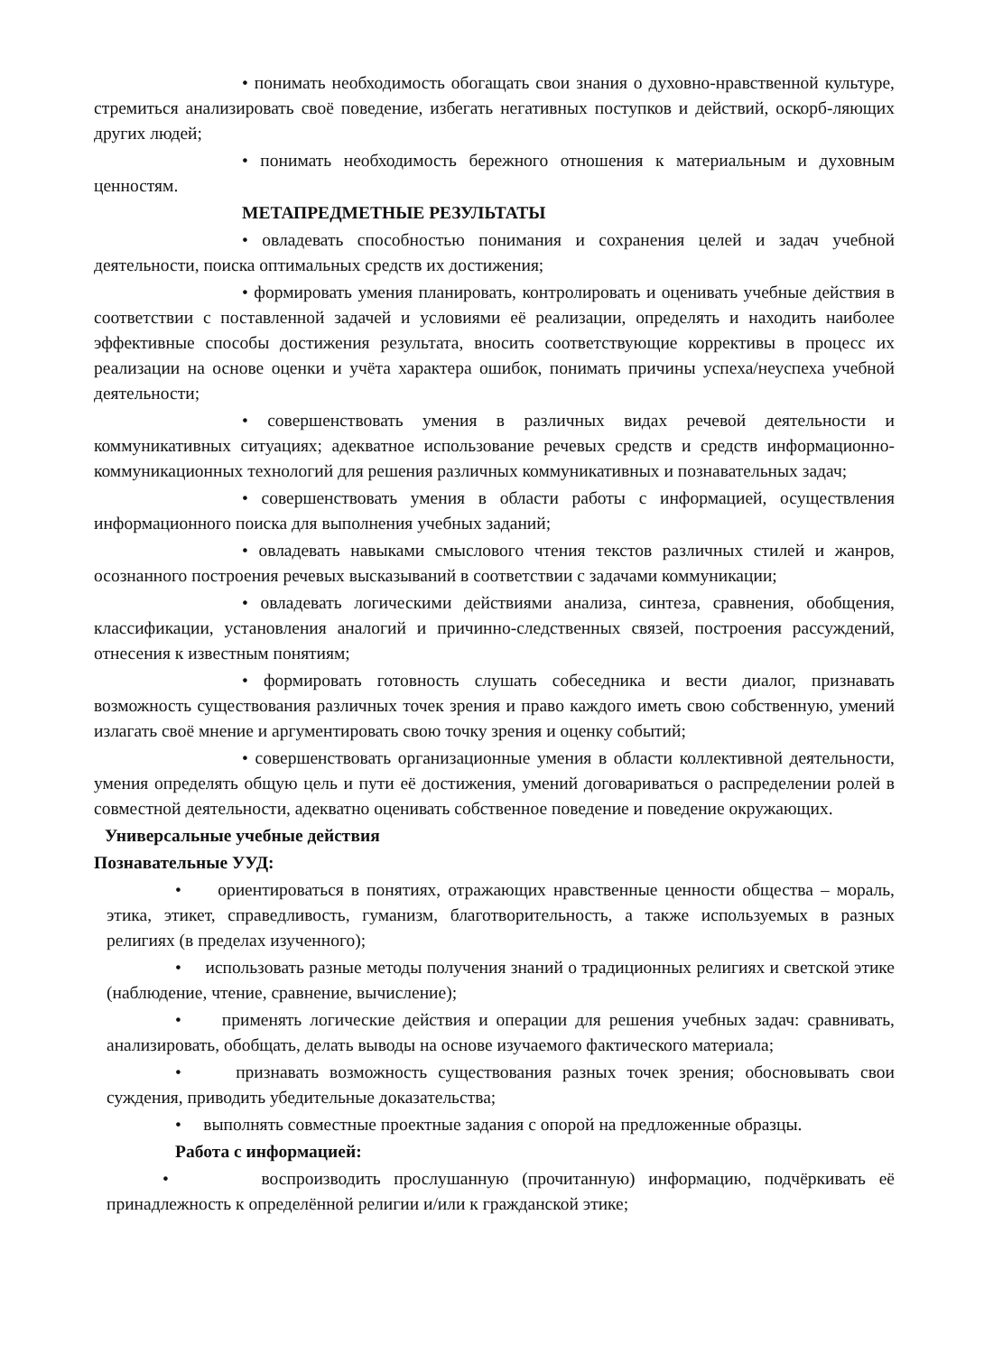• понимать необходимость обогащать свои знания о духовно-нравственной культуре, стремиться анализировать своё поведение, избегать негативных поступков и действий, оскорб-ляющих других людей;
• понимать необходимость бережного отношения к материальным и духовным ценностям.
МЕТАПРЕДМЕТНЫЕ РЕЗУЛЬТАТЫ
• овладевать способностью понимания и сохранения целей и задач учебной деятельности, поиска оптимальных средств их достижения;
• формировать умения планировать, контролировать и оценивать учебные действия в соответствии с поставленной задачей и условиями её реализации, определять и находить наиболее эффективные способы достижения результата, вносить соответствующие коррективы в процесс их реализации на основе оценки и учёта характера ошибок, понимать причины успеха/неуспеха учебной деятельности;
• совершенствовать умения в различных видах речевой деятельности и коммуникативных ситуациях; адекватное использование речевых средств и средств информационно-коммуникационных технологий для решения различных коммуникативных и познавательных задач;
• совершенствовать умения в области работы с информацией, осуществления информационного поиска для выполнения учебных заданий;
• овладевать навыками смыслового чтения текстов различных стилей и жанров, осознанного построения речевых высказываний в соответствии с задачами коммуникации;
• овладевать логическими действиями анализа, синтеза, сравнения, обобщения, классификации, установления аналогий и причинно-следственных связей, построения рассуждений, отнесения к известным понятиям;
• формировать готовность слушать собеседника и вести диалог, признавать возможность существования различных точек зрения и право каждого иметь свою собственную, умений излагать своё мнение и аргументировать свою точку зрения и оценку событий;
• совершенствовать организационные умения в области коллективной деятельности, умения определять общую цель и пути её достижения, умений договариваться о распределении ролей в совместной деятельности, адекватно оценивать собственное поведение и поведение окружающих.
Универсальные учебные действия
Познавательные УУД:
• ориентироваться в понятиях, отражающих нравственные ценности общества – мораль, этика, этикет, справедливость, гуманизм, благотворительность, а также используемых в разных религиях (в пределах изученного);
• использовать разные методы получения знаний о традиционных религиях и светской этике (наблюдение, чтение, сравнение, вычисление);
• применять логические действия и операции для решения учебных задач: сравнивать, анализировать, обобщать, делать выводы на основе изучаемого фактического материала;
• признавать возможность существования разных точек зрения; обосновывать свои суждения, приводить убедительные доказательства;
• выполнять совместные проектные задания с опорой на предложенные образцы.
Работа с информацией:
• воспроизводить прослушанную (прочитанную) информацию, подчёркивать её принадлежность к определённой религии и/или к гражданской этике;